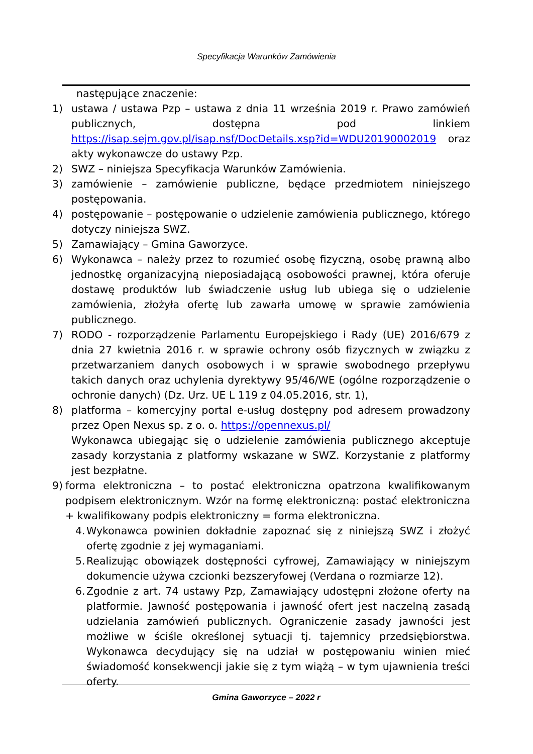Specyfikacja Warunków Zamówienia
następujące znaczenie:
1) ustawa / ustawa Pzp – ustawa z dnia 11 września 2019 r. Prawo zamówień publicznych, dostępna pod linkiem https://isap.sejm.gov.pl/isap.nsf/DocDetails.xsp?id=WDU20190002019 oraz akty wykonawcze do ustawy Pzp.
2) SWZ – niniejsza Specyfikacja Warunków Zamówienia.
3) zamówienie – zamówienie publiczne, będące przedmiotem niniejszego postępowania.
4) postępowanie – postępowanie o udzielenie zamówienia publicznego, którego dotyczy niniejsza SWZ.
5) Zamawiający – Gmina Gaworzyce.
6) Wykonawca – należy przez to rozumieć osobę fizyczną, osobę prawną albo jednostkę organizacyjną nieposiadającą osobowości prawnej, która oferuje dostawę produktów lub świadczenie usług lub ubiega się o udzielenie zamówienia, złożyła ofertę lub zawarła umowę w sprawie zamówienia publicznego.
7) RODO - rozporządzenie Parlamentu Europejskiego i Rady (UE) 2016/679 z dnia 27 kwietnia 2016 r. w sprawie ochrony osób fizycznych w związku z przetwarzaniem danych osobowych i w sprawie swobodnego przepływu takich danych oraz uchylenia dyrektywy 95/46/WE (ogólne rozporządzenie o ochronie danych) (Dz. Urz. UE L 119 z 04.05.2016, str. 1),
8) platforma – komercyjny portal e-usług dostępny pod adresem prowadzony przez Open Nexus sp. z o. o. https://opennexus.pl/
Wykonawca ubiegając się o udzielenie zamówienia publicznego akceptuje zasady korzystania z platformy wskazane w SWZ. Korzystanie z platformy jest bezpłatne.
9) forma elektroniczna – to postać elektroniczna opatrzona kwalifikowanym podpisem elektronicznym. Wzór na formę elektroniczną: postać elektroniczna + kwalifikowany podpis elektroniczny = forma elektroniczna.
4. Wykonawca powinien dokładnie zapoznać się z niniejszą SWZ i złożyć ofertę zgodnie z jej wymaganiami.
5. Realizując obowiązek dostępności cyfrowej, Zamawiający w niniejszym dokumencie używa czcionki bezszeryfowej (Verdana o rozmiarze 12).
6. Zgodnie z art. 74 ustawy Pzp, Zamawiający udostępni złożone oferty na platformie. Jawność postępowania i jawność ofert jest naczelną zasadą udzielania zamówień publicznych. Ograniczenie zasady jawności jest możliwe w ściśle określonej sytuacji tj. tajemnicy przedsiębiorstwa. Wykonawca decydujący się na udział w postępowaniu winien mieć świadomość konsekwencji jakie się z tym wiążą – w tym ujawnienia treści oferty.
Gmina Gaworzyce – 2022 r